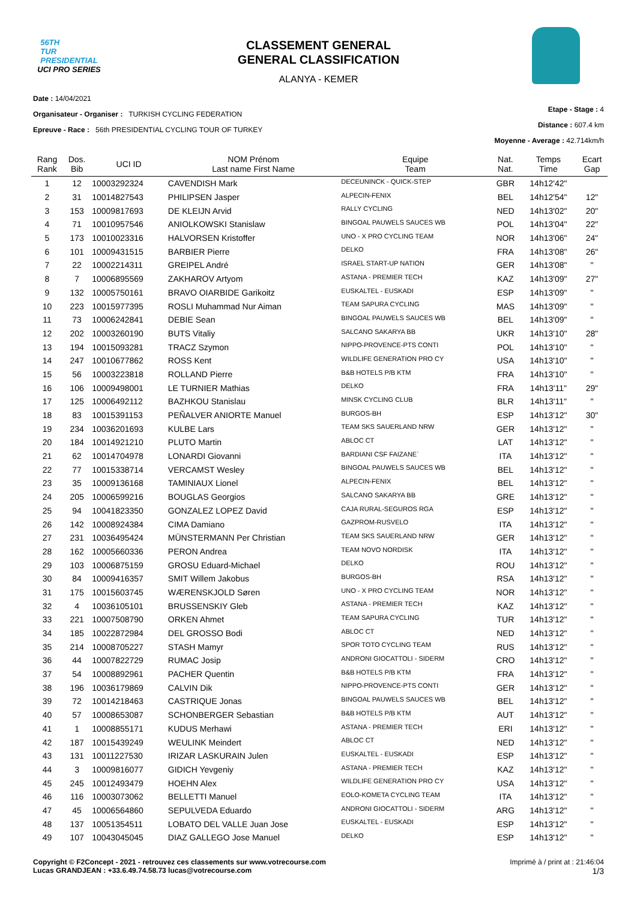56TH
TUR
PRESIDENTIAL
UCI PRO SERIES
CLASSEMENT GENERAL
GENERAL CLASSIFICATION
ALANYA - KEMER
Date : 14/04/2021
Organisateur - Organiser : TURKISH CYCLING FEDERATION
Epreuve - Race : 56th PRESIDENTIAL CYCLING TOUR OF TURKEY
Etape - Stage : 4
Distance : 607.4 km
Moyenne - Average : 42.714km/h
| Rang Rank | Dos. Bib | UCI ID | NOM Prénom Last name First Name | Equipe Team | Nat. Nat. | Temps Time | Ecart Gap |
| --- | --- | --- | --- | --- | --- | --- | --- |
| 1 | 12 | 10003292324 | CAVENDISH Mark | DECEUNINCK - QUICK-STEP | GBR | 14h12'42" | |
| 2 | 31 | 10014827543 | PHILIPSEN Jasper | ALPECIN-FENIX | BEL | 14h12'54" | 12" |
| 3 | 153 | 10009817693 | DE KLEIJN Arvid | RALLY CYCLING | NED | 14h13'02" | 20" |
| 4 | 71 | 10010957546 | ANIOLKOWSKI Stanislaw | BINGOAL PAUWELS SAUCES WB | POL | 14h13'04" | 22" |
| 5 | 173 | 10010023316 | HALVORSEN Kristoffer | UNO - X PRO CYCLING TEAM | NOR | 14h13'06" | 24" |
| 6 | 101 | 10009431515 | BARBIER Pierre | DELKO | FRA | 14h13'08" | 26" |
| 7 | 22 | 10002214311 | GREIPEL André | ISRAEL START-UP NATION | GER | 14h13'08" | " |
| 8 | 7 | 10006895569 | ZAKHAROV Artyom | ASTANA - PREMIER TECH | KAZ | 14h13'09" | 27" |
| 9 | 132 | 10005750161 | BRAVO OIARBIDE Garikoitz | EUSKALTEL - EUSKADI | ESP | 14h13'09" | " |
| 10 | 223 | 10015977395 | ROSLI Muhammad Nur Aiman | TEAM SAPURA CYCLING | MAS | 14h13'09" | " |
| 11 | 73 | 10006242841 | DEBIE Sean | BINGOAL PAUWELS SAUCES WB | BEL | 14h13'09" | " |
| 12 | 202 | 10003260190 | BUTS Vitaliy | SALCANO SAKARYA BB | UKR | 14h13'10" | 28" |
| 13 | 194 | 10015093281 | TRACZ Szymon | NIPPO-PROVENCE-PTS CONTI | POL | 14h13'10" | " |
| 14 | 247 | 10010677862 | ROSS Kent | WILDLIFE GENERATION PRO CY | USA | 14h13'10" | " |
| 15 | 56 | 10003223818 | ROLLAND Pierre | B&B HOTELS P/B KTM | FRA | 14h13'10" | " |
| 16 | 106 | 10009498001 | LE TURNIER Mathias | DELKO | FRA | 14h13'11" | 29" |
| 17 | 125 | 10006492112 | BAZHKOU Stanislau | MINSK CYCLING CLUB | BLR | 14h13'11" | " |
| 18 | 83 | 10015391153 | PEÑALVER ANIORTE Manuel | BURGOS-BH | ESP | 14h13'12" | 30" |
| 19 | 234 | 10036201693 | KULBE Lars | TEAM SKS SAUERLAND NRW | GER | 14h13'12" | " |
| 20 | 184 | 10014921210 | PLUTO Martin | ABLOC CT | LAT | 14h13'12" | " |
| 21 | 62 | 10014704978 | LONARDI Giovanni | BARDIANI CSF FAIZANE` | ITA | 14h13'12" | " |
| 22 | 77 | 10015338714 | VERCAMST Wesley | BINGOAL PAUWELS SAUCES WB | BEL | 14h13'12" | " |
| 23 | 35 | 10009136168 | TAMINIAUX Lionel | ALPECIN-FENIX | BEL | 14h13'12" | " |
| 24 | 205 | 10006599216 | BOUGLAS Georgios | SALCANO SAKARYA BB | GRE | 14h13'12" | " |
| 25 | 94 | 10041823350 | GONZALEZ LOPEZ David | CAJA RURAL-SEGUROS RGA | ESP | 14h13'12" | " |
| 26 | 142 | 10008924384 | CIMA Damiano | GAZPROM-RUSVELO | ITA | 14h13'12" | " |
| 27 | 231 | 10036495424 | MÜNSTERMANN Per Christian | TEAM SKS SAUERLAND NRW | GER | 14h13'12" | " |
| 28 | 162 | 10005660336 | PERON Andrea | TEAM NOVO NORDISK | ITA | 14h13'12" | " |
| 29 | 103 | 10006875159 | GROSU Eduard-Michael | DELKO | ROU | 14h13'12" | " |
| 30 | 84 | 10009416357 | SMIT Willem Jakobus | BURGOS-BH | RSA | 14h13'12" | " |
| 31 | 175 | 10015603745 | WÆRENSKJOLD Søren | UNO - X PRO CYCLING TEAM | NOR | 14h13'12" | " |
| 32 | 4 | 10036105101 | BRUSSENSKIY Gleb | ASTANA - PREMIER TECH | KAZ | 14h13'12" | " |
| 33 | 221 | 10007508790 | ORKEN Ahmet | TEAM SAPURA CYCLING | TUR | 14h13'12" | " |
| 34 | 185 | 10022872984 | DEL GROSSO Bodi | ABLOC CT | NED | 14h13'12" | " |
| 35 | 214 | 10008705227 | STASH Mamyr | SPOR TOTO CYCLING TEAM | RUS | 14h13'12" | " |
| 36 | 44 | 10007822729 | RUMAC Josip | ANDRONI GIOCATTOLI - SIDERM | CRO | 14h13'12" | " |
| 37 | 54 | 10008892961 | PACHER Quentin | B&B HOTELS P/B KTM | FRA | 14h13'12" | " |
| 38 | 196 | 10036179869 | CALVIN Dik | NIPPO-PROVENCE-PTS CONTI | GER | 14h13'12" | " |
| 39 | 72 | 10014218463 | CASTRIQUE Jonas | BINGOAL PAUWELS SAUCES WB | BEL | 14h13'12" | " |
| 40 | 57 | 10008653087 | SCHONBERGER Sebastian | B&B HOTELS P/B KTM | AUT | 14h13'12" | " |
| 41 | 1 | 10008855171 | KUDUS Merhawi | ASTANA - PREMIER TECH | ERI | 14h13'12" | " |
| 42 | 187 | 10015439249 | WEULINK Meindert | ABLOC CT | NED | 14h13'12" | " |
| 43 | 131 | 10011227530 | IRIZAR LASKURAIN Julen | EUSKALTEL - EUSKADI | ESP | 14h13'12" | " |
| 44 | 3 | 10009816077 | GIDICH Yevgeniy | ASTANA - PREMIER TECH | KAZ | 14h13'12" | " |
| 45 | 245 | 10012493479 | HOEHN Alex | WILDLIFE GENERATION PRO CY | USA | 14h13'12" | " |
| 46 | 116 | 10003073062 | BELLETTI Manuel | EOLO-KOMETA CYCLING TEAM | ITA | 14h13'12" | " |
| 47 | 45 | 10006564860 | SEPULVEDA Eduardo | ANDRONI GIOCATTOLI - SIDERM | ARG | 14h13'12" | " |
| 48 | 137 | 10051354511 | LOBATO DEL VALLE Juan Jose | EUSKALTEL - EUSKADI | ESP | 14h13'12" | " |
| 49 | 107 | 10043045045 | DIAZ GALLEGO Jose Manuel | DELKO | ESP | 14h13'12" | " |
Copyright © F2Concept - 2021 - retrouvez ces classements sur www.votrecourse.com
Lucas GRANDJEAN : +33.6.49.74.58.73 lucas@votrecourse.com
Imprimé à / print at : 21:46:04
1/3